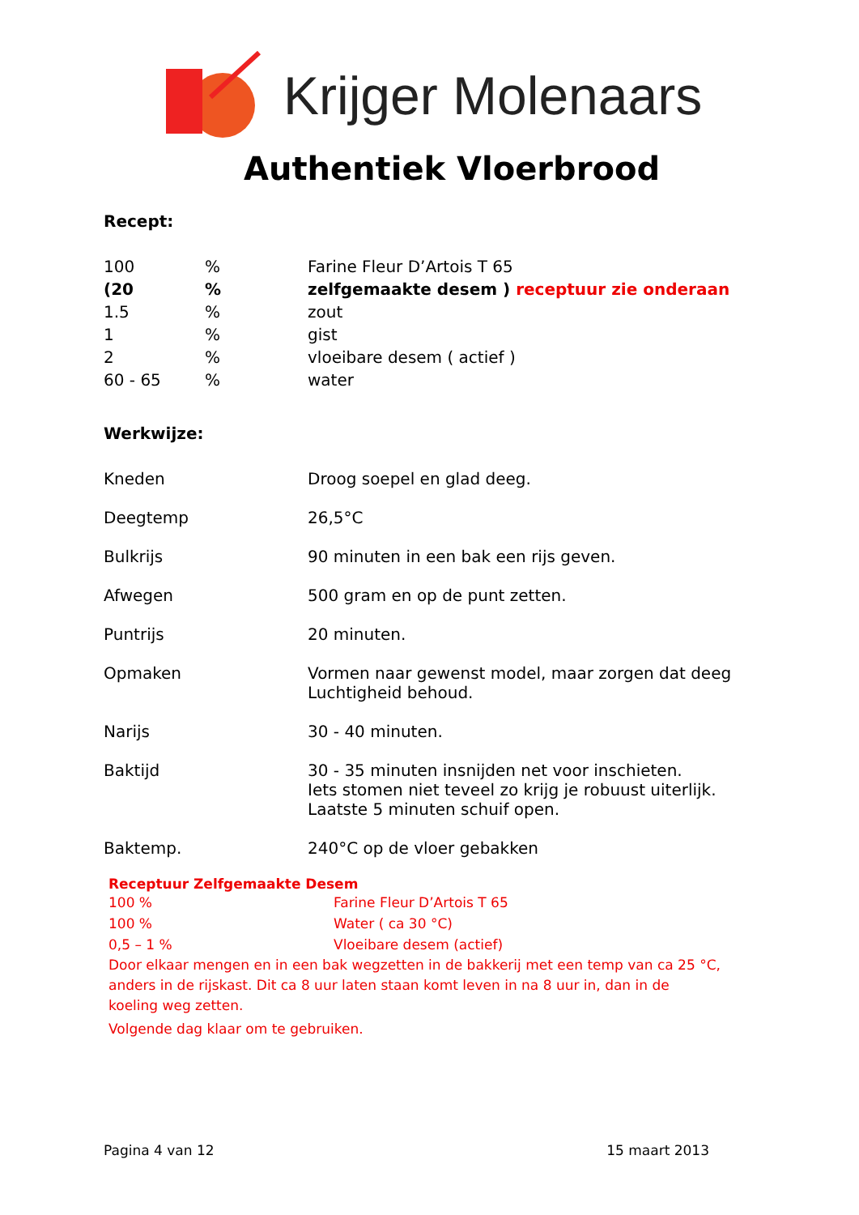Krijger Molenaars
Authentiek Vloerbrood
Recept:
| 100 | % | Farine Fleur D’Artois T 65 |
| (20 | % | zelfgemaakte desem ) receptuur zie onderaan |
| 1.5 | % | zout |
| 1 | % | gist |
| 2 | % | vloeibare desem ( actief ) |
| 60 - 65 | % | water |
Werkwijze:
| Kneden | Droog soepel en glad deeg. |
| Deegtemp | 26,5°C |
| Bulkrijs | 90 minuten in een bak een rijs geven. |
| Afwegen | 500 gram en op de punt zetten. |
| Puntrijs | 20 minuten. |
| Opmaken | Vormen naar gewenst model, maar zorgen dat deeg Luchtigheid behoud. |
| Narijs | 30 - 40 minuten. |
| Baktijd | 30 - 35 minuten insnijden net voor inschieten. Iets stomen niet teveel zo krijg je robuust uiterlijk. Laatste 5 minuten schuif open. |
| Baktemp. | 240°C op de vloer gebakken |
Receptuur Zelfgemaakte Desem
| 100 % | Farine Fleur D’Artois T 65 |
| 100 % | Water ( ca 30 °C) |
| 0,5 – 1 % | Vloeibare desem (actief) |
Door elkaar mengen en in een bak wegzetten in de bakkerij met een temp van ca 25 °C,
anders in de rijskast. Dit ca 8 uur laten staan komt leven in na 8 uur in, dan in de
koeling weg zetten.
Volgende dag klaar om te gebruiken.
Pagina 4 van 12 15 maart 2013